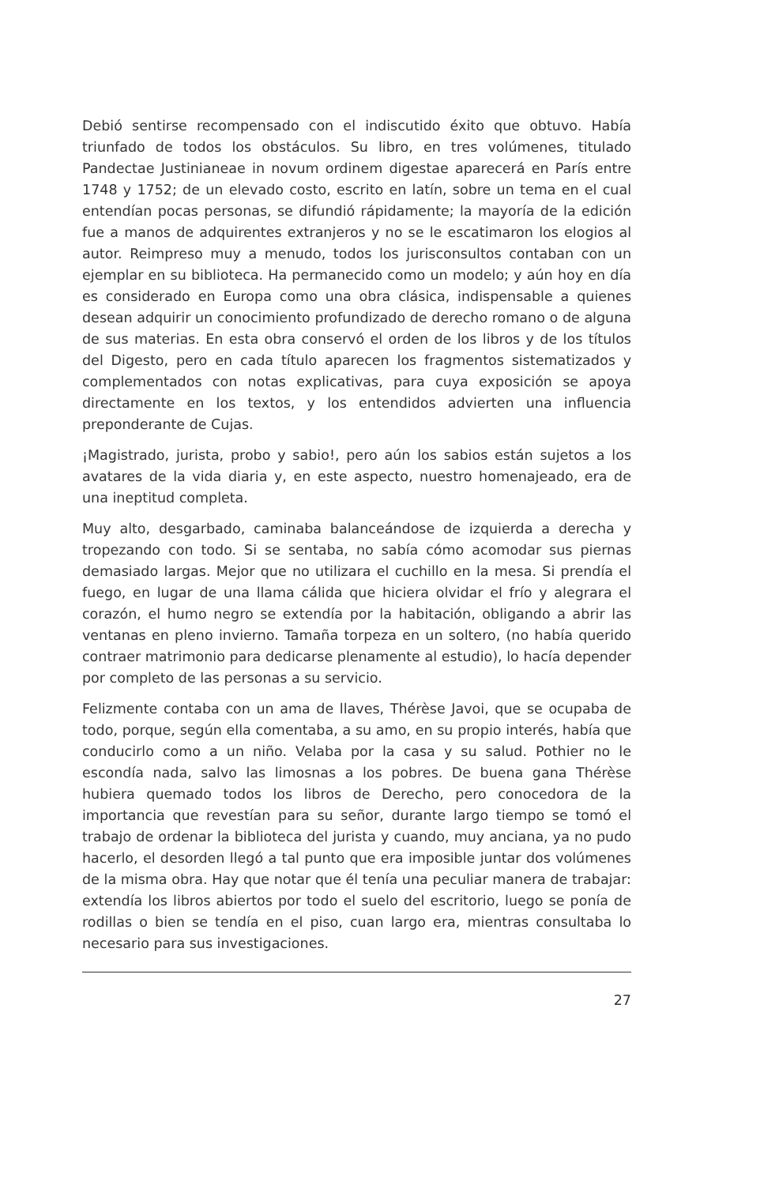Debió sentirse recompensado con el indiscutido éxito que obtuvo. Había triunfado de todos los obstáculos. Su libro, en tres volúmenes, titulado Pandectae Justinianeae in novum ordinem digestae aparecerá en París entre 1748 y 1752; de un elevado costo, escrito en latín, sobre un tema en el cual entendían pocas personas, se difundió rápidamente; la mayoría de la edición fue a manos de adquirentes extranjeros y no se le escatimaron los elogios al autor. Reimpreso muy a menudo, todos los jurisconsultos contaban con un ejemplar en su biblioteca. Ha permanecido como un modelo; y aún hoy en día es considerado en Europa como una obra clásica, indispensable a quienes desean adquirir un conocimiento profundizado de derecho romano o de alguna de sus materias. En esta obra conservó el orden de los libros y de los títulos del Digesto, pero en cada título aparecen los fragmentos sistematizados y complementados con notas explicativas, para cuya exposición se apoya directamente en los textos, y los entendidos advierten una influencia preponderante de Cujas.
¡Magistrado, jurista, probo y sabio!, pero aún los sabios están sujetos a los avatares de la vida diaria y, en este aspecto, nuestro homenajeado, era de una ineptitud completa.
Muy alto, desgarbado, caminaba balanceándose de izquierda a derecha y tropezando con todo. Si se sentaba, no sabía cómo acomodar sus piernas demasiado largas. Mejor que no utilizara el cuchillo en la mesa. Si prendía el fuego, en lugar de una llama cálida que hiciera olvidar el frío y alegrara el corazón, el humo negro se extendía por la habitación, obligando a abrir las ventanas en pleno invierno. Tamaña torpeza en un soltero, (no había querido contraer matrimonio para dedicarse plenamente al estudio), lo hacía depender por completo de las personas a su servicio.
Felizmente contaba con un ama de llaves, Thérèse Javoi, que se ocupaba de todo, porque, según ella comentaba, a su amo, en su propio interés, había que conducirlo como a un niño. Velaba por la casa y su salud. Pothier no le escondía nada, salvo las limosnas a los pobres. De buena gana Thérèse hubiera quemado todos los libros de Derecho, pero conocedora de la importancia que revestían para su señor, durante largo tiempo se tomó el trabajo de ordenar la biblioteca del jurista y cuando, muy anciana, ya no pudo hacerlo, el desorden llegó a tal punto que era imposible juntar dos volúmenes de la misma obra. Hay que notar que él tenía una peculiar manera de trabajar: extendía los libros abiertos por todo el suelo del escritorio, luego se ponía de rodillas o bien se tendía en el piso, cuan largo era, mientras consultaba lo necesario para sus investigaciones.
27